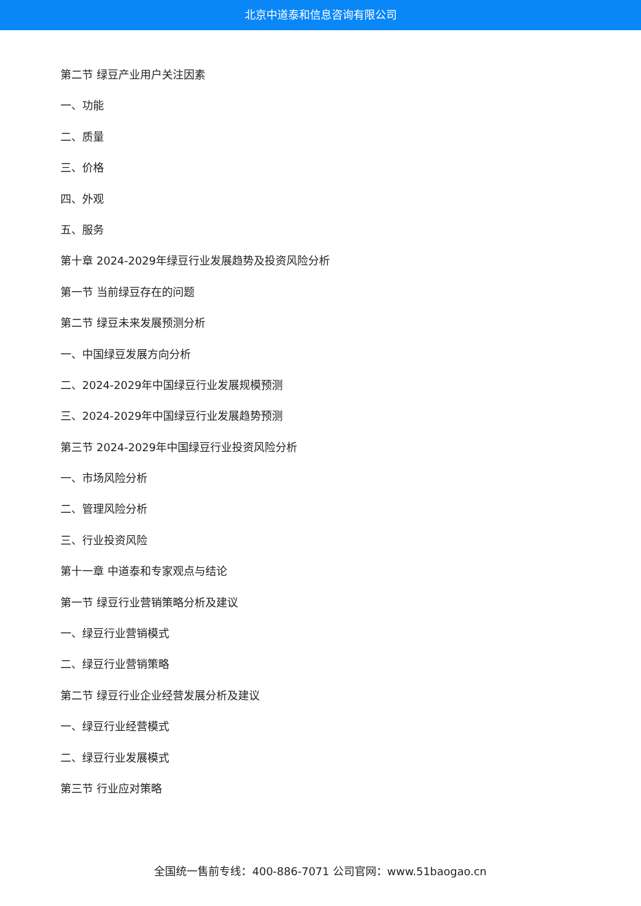北京中道泰和信息咨询有限公司
第二节 绿豆产业用户关注因素
一、功能
二、质量
三、价格
四、外观
五、服务
第十章 2024-2029年绿豆行业发展趋势及投资风险分析
第一节 当前绿豆存在的问题
第二节 绿豆未来发展预测分析
一、中国绿豆发展方向分析
二、2024-2029年中国绿豆行业发展规模预测
三、2024-2029年中国绿豆行业发展趋势预测
第三节 2024-2029年中国绿豆行业投资风险分析
一、市场风险分析
二、管理风险分析
三、行业投资风险
第十一章 中道泰和专家观点与结论
第一节 绿豆行业营销策略分析及建议
一、绿豆行业营销模式
二、绿豆行业营销策略
第二节 绿豆行业企业经营发展分析及建议
一、绿豆行业经营模式
二、绿豆行业发展模式
第三节 行业应对策略
全国统一售前专线：400-886-7071 公司官网：www.51baogao.cn